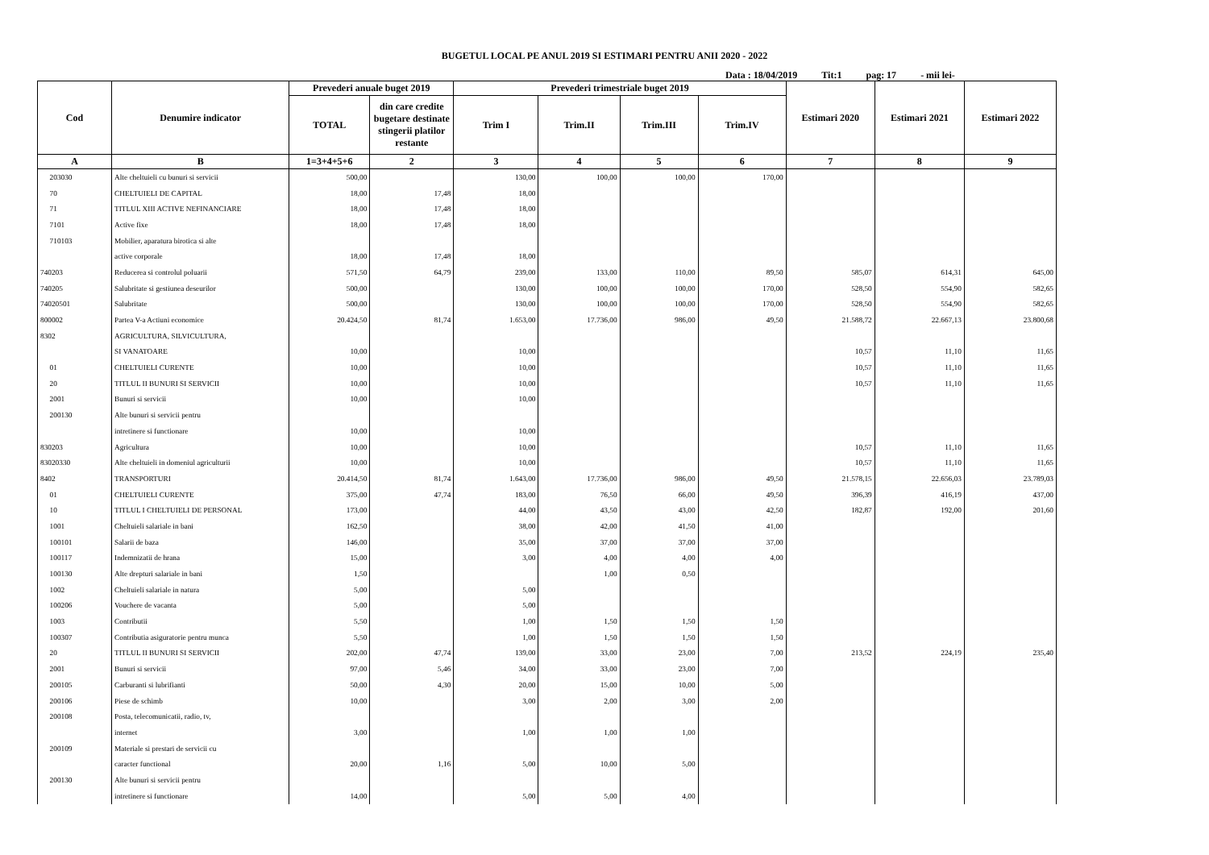BUGETUL LOCAL PE ANUL 2019 SI ESTIMARI PENTRU ANII 2020 - 2022
Data : 18/04/2019 Tit:1 pag: 17 - mii lei-
| Cod | Denumire indicator | Prevederi anuale buget 2019 | | Prevederi trimestriale buget 2019 | | | | Estimari 2020 | Estimari 2021 | Estimari 2022 |
| --- | --- | --- | --- | --- | --- | --- | --- | --- | --- | --- |
| | | TOTAL | din care credite bugetare destinate stingerii platilor restante | Trim I | Trim.II | Trim.III | Trim.IV | | | |
| A | B | 1=3+4+5+6 | 2 | 3 | 4 | 5 | 6 | 7 | 8 | 9 |
| 203030 | Alte cheltuieli cu bunuri si servicii | 500,00 | | 130,00 | 100,00 | 100,00 | 170,00 | | | |
| 70 | CHELTUIELI DE CAPITAL | 18,00 | 17,48 | 18,00 | | | | | | |
| 71 | TITLUL XIII ACTIVE NEFINANCIARE | 18,00 | 17,48 | 18,00 | | | | | | |
| 7101 | Active fixe | 18,00 | 17,48 | 18,00 | | | | | | |
| 710103 | Mobilier, aparatura birotica si alte | | | | | | | | | |
| | active corporale | 18,00 | 17,48 | 18,00 | | | | | | |
| 740203 | Reducerea si controlul poluarii | 571,50 | 64,79 | 239,00 | 133,00 | 110,00 | 89,50 | 585,07 | 614,31 | 645,00 |
| 740205 | Salubritate si gestiunea deseurilor | 500,00 | | 130,00 | 100,00 | 100,00 | 170,00 | 528,50 | 554,90 | 582,65 |
| 74020501 | Salubritate | 500,00 | | 130,00 | 100,00 | 100,00 | 170,00 | 528,50 | 554,90 | 582,65 |
| 800002 | Partea V-a Actiuni economice | 20.424,50 | 81,74 | 1.653,00 | 17.736,00 | 986,00 | 49,50 | 21.588,72 | 22.667,13 | 23.800,68 |
| 8302 | AGRICULTURA, SILVICULTURA, | | | | | | | | | |
| | SI VANATOARE | 10,00 | | 10,00 | | | | 10,57 | 11,10 | 11,65 |
| 01 | CHELTUIELI CURENTE | 10,00 | | 10,00 | | | | 10,57 | 11,10 | 11,65 |
| 20 | TITLUL II BUNURI SI SERVICII | 10,00 | | 10,00 | | | | 10,57 | 11,10 | 11,65 |
| 2001 | Bunuri si servicii | 10,00 | | 10,00 | | | | | | |
| 200130 | Alte bunuri si servicii pentru | | | | | | | | | |
| | intretinere si functionare | 10,00 | | 10,00 | | | | | | |
| 830203 | Agricultura | 10,00 | | 10,00 | | | | 10,57 | 11,10 | 11,65 |
| 83020330 | Alte cheltuieli in domeniul agriculturii | 10,00 | | 10,00 | | | | 10,57 | 11,10 | 11,65 |
| 8402 | TRANSPORTURI | 20.414,50 | 81,74 | 1.643,00 | 17.736,00 | 986,00 | 49,50 | 21.578,15 | 22.656,03 | 23.789,03 |
| 01 | CHELTUIELI CURENTE | 375,00 | 47,74 | 183,00 | 76,50 | 66,00 | 49,50 | 396,39 | 416,19 | 437,00 |
| 10 | TITLUL I CHELTUIELI DE PERSONAL | 173,00 | | 44,00 | 43,50 | 43,00 | 42,50 | 182,87 | 192,00 | 201,60 |
| 1001 | Cheltuieli salariale in bani | 162,50 | | 38,00 | 42,00 | 41,50 | 41,00 | | | |
| 100101 | Salarii de baza | 146,00 | | 35,00 | 37,00 | 37,00 | 37,00 | | | |
| 100117 | Indemnizatii de hrana | 15,00 | | 3,00 | 4,00 | 4,00 | 4,00 | | | |
| 100130 | Alte drepturi salariale in bani | 1,50 | | | 1,00 | 0,50 | | | | |
| 1002 | Cheltuieli salariale in natura | 5,00 | | 5,00 | | | | | | |
| 100206 | Vouchere de vacanta | 5,00 | | 5,00 | | | | | | |
| 1003 | Contributii | 5,50 | | 1,00 | 1,50 | 1,50 | 1,50 | | | |
| 100307 | Contributia asiguratorie pentru munca | 5,50 | | 1,00 | 1,50 | 1,50 | 1,50 | | | |
| 20 | TITLUL II BUNURI SI SERVICII | 202,00 | 47,74 | 139,00 | 33,00 | 23,00 | 7,00 | 213,52 | 224,19 | 235,40 |
| 2001 | Bunuri si servicii | 97,00 | 5,46 | 34,00 | 33,00 | 23,00 | 7,00 | | | |
| 200105 | Carburanti si lubrifianti | 50,00 | 4,30 | 20,00 | 15,00 | 10,00 | 5,00 | | | |
| 200106 | Piese de schimb | 10,00 | | 3,00 | 2,00 | 3,00 | 2,00 | | | |
| 200108 | Posta, telecomunicatii, radio, tv, | | | | | | | | | |
| | internet | 3,00 | | 1,00 | 1,00 | 1,00 | | | | |
| 200109 | Materiale si prestari de servicii cu | | | | | | | | | |
| | caracter functional | 20,00 | 1,16 | 5,00 | 10,00 | 5,00 | | | | |
| 200130 | Alte bunuri si servicii pentru | | | | | | | | | |
| | intretinere si functionare | 14,00 | | 5,00 | 5,00 | 4,00 | | | | |